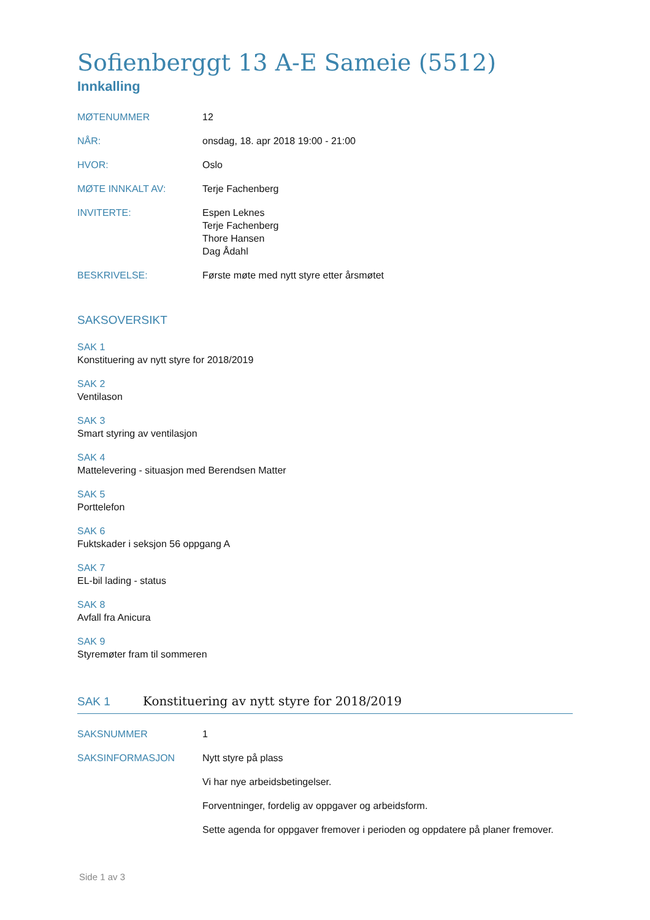Sofienberggt 13 A-E Sameie (5512)
Innkalling
MØTENUMMER 12
NÅR: onsdag, 18. apr 2018 19:00 - 21:00
HVOR: Oslo
MØTE INNKALT AV: Terje Fachenberg
INVITERTE: Espen Leknes
Terje Fachenberg
Thore Hansen
Dag Ådahl
BESKRIVELSE: Første møte med nytt styre etter årsmøtet
SAKSOVERSIKT
SAK 1
Konstituering av nytt styre for 2018/2019
SAK 2
Ventilason
SAK 3
Smart styring av ventilasjon
SAK 4
Mattelevering - situasjon med Berendsen Matter
SAK 5
Porttelefon
SAK 6
Fuktskader i seksjon 56 oppgang A
SAK 7
EL-bil lading - status
SAK 8
Avfall fra Anicura
SAK 9
Styremøter fram til sommeren
SAK 1 Konstituering av nytt styre for 2018/2019
SAKSNUMMER 1
SAKSINFORMASJON Nytt styre på plass
Vi har nye arbeidsbetingelser.
Forventninger, fordelig av oppgaver og arbeidsform.
Sette agenda for oppgaver fremover i perioden og oppdatere på planer fremover.
Side 1 av 3